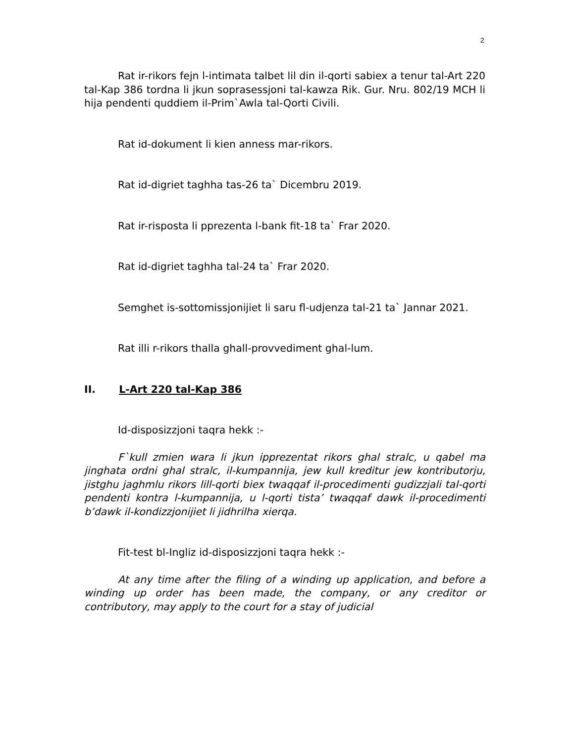2
Rat ir-rikors fejn l-intimata talbet lil din il-qorti sabiex a tenur tal-Art 220 tal-Kap 386 tordna li jkun soprasessjoni tal-kawza Rik. Gur. Nru. 802/19 MCH li hija pendenti quddiem il-Prim`Awla tal-Qorti Civili.
Rat id-dokument li kien anness mar-rikors.
Rat id-digriet taghha tas-26 ta` Dicembru 2019.
Rat ir-risposta li pprezenta l-bank fit-18 ta` Frar 2020.
Rat id-digriet taghha tal-24 ta` Frar 2020.
Semghet is-sottomissjonijiet li saru fl-udjenza tal-21 ta` Jannar 2021.
Rat illi r-rikors thalla ghall-provvediment ghal-lum.
II. L-Art 220 tal-Kap 386
Id-disposizzjoni taqra hekk :-
F`kull zmien wara li jkun ipprezentat rikors ghal stralc, u qabel ma jinghata ordni ghal stralc, il-kumpannija, jew kull kreditur jew kontributorju, jistghu jaghmlu rikors lill-qorti biex twaqqaf il-procedimenti gudizzjali tal-qorti pendenti kontra l-kumpannija, u l-qorti tista’ twaqqaf dawk il-procedimenti b’dawk il-kondizzjonijiet li jidhrilha xierqa.
Fit-test bl-Ingliz id-disposizzjoni taqra hekk :-
At any time after the filing of a winding up application, and before a winding up order has been made, the company, or any creditor or contributory, may apply to the court for a stay of judicial